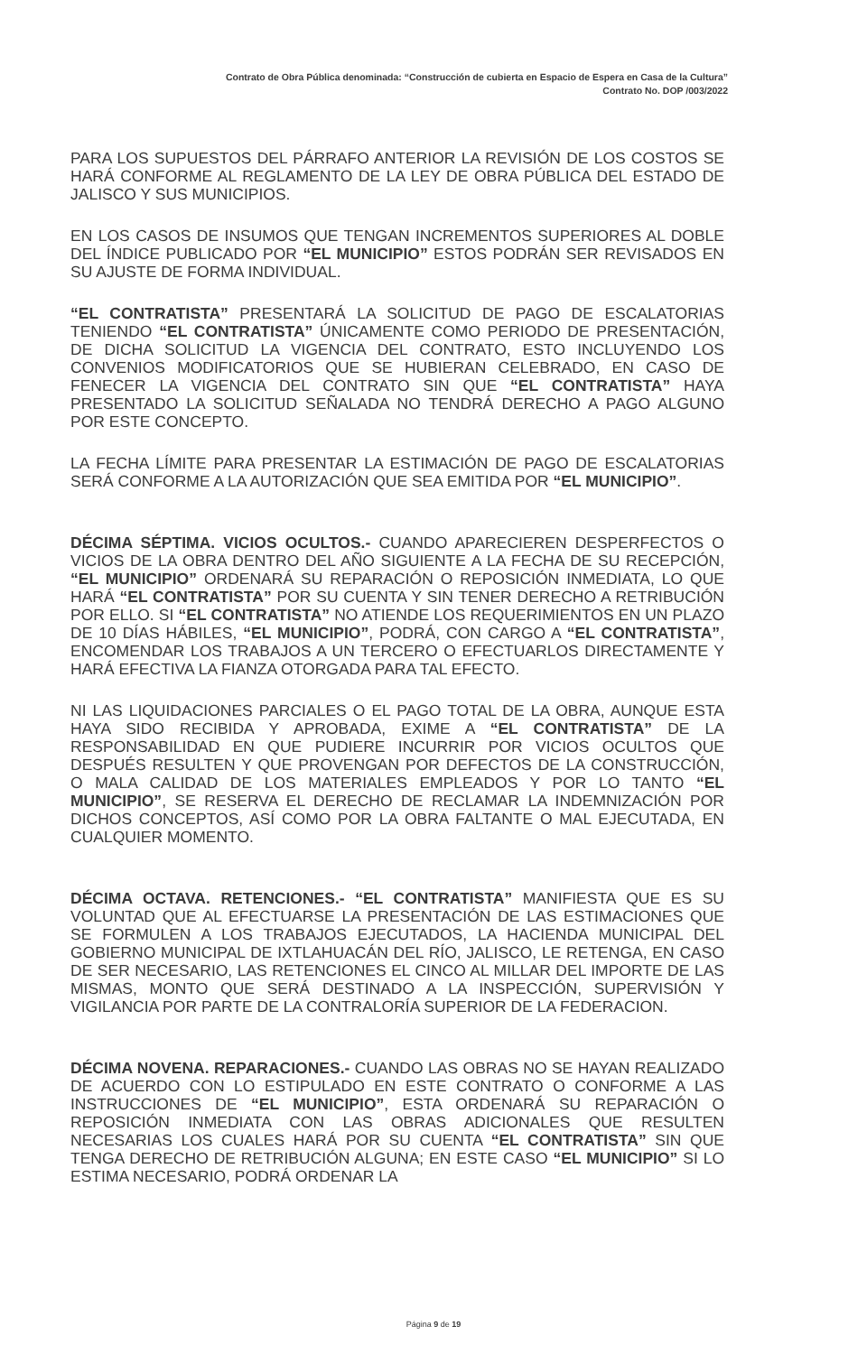Contrato de Obra Pública denominada: “Construcción de cubierta en Espacio de Espera en Casa de la Cultura”
Contrato No. DOP /003/2022
PARA LOS SUPUESTOS DEL PÁRRAFO ANTERIOR LA REVISIÓN DE LOS COSTOS SE HARÁ CONFORME AL REGLAMENTO DE LA LEY DE OBRA PÚBLICA DEL ESTADO DE JALISCO Y SUS MUNICIPIOS.
EN LOS CASOS DE INSUMOS QUE TENGAN INCREMENTOS SUPERIORES AL DOBLE DEL ÍNDICE PUBLICADO POR “EL MUNICIPIO” ESTOS PODRÁN SER REVISADOS EN SU AJUSTE DE FORMA INDIVIDUAL.
“EL CONTRATISTA” PRESENTARÁ LA SOLICITUD DE PAGO DE ESCALATORIAS TENIENDO “EL CONTRATISTA” ÚNICAMENTE COMO PERIODO DE PRESENTACIÓN, DE DICHA SOLICITUD LA VIGENCIA DEL CONTRATO, ESTO INCLUYENDO LOS CONVENIOS MODIFICATORIOS QUE SE HUBIERAN CELEBRADO, EN CASO DE FENECER LA VIGENCIA DEL CONTRATO SIN QUE “EL CONTRATISTA” HAYA PRESENTADO LA SOLICITUD SEÑALADA NO TENDRÁ DERECHO A PAGO ALGUNO POR ESTE CONCEPTO.
LA FECHA LÍMITE PARA PRESENTAR LA ESTIMACIÓN DE PAGO DE ESCALATORIAS SERÁ CONFORME A LA AUTORIZACIÓN QUE SEA EMITIDA POR “EL MUNICIPIO”.
DÉCIMA SÉPTIMA. VICIOS OCULTOS.- CUANDO APARECIEREN DESPERFECTOS O VICIOS DE LA OBRA DENTRO DEL AÑO SIGUIENTE A LA FECHA DE SU RECEPCIÓN, “EL MUNICIPIO” ORDENARÁ SU REPARACIÓN O REPOSICIÓN INMEDIATA, LO QUE HARÁ “EL CONTRATISTA” POR SU CUENTA Y SIN TENER DERECHO A RETRIBUCIÓN POR ELLO. SI “EL CONTRATISTA” NO ATIENDE LOS REQUERIMIENTOS EN UN PLAZO DE 10 DÍAS HÁBILES, “EL MUNICIPIO”, PODRÁ, CON CARGO A “EL CONTRATISTA”, ENCOMENDAR LOS TRABAJOS A UN TERCERO O EFECTUARLOS DIRECTAMENTE Y HARÁ EFECTIVA LA FIANZA OTORGADA PARA TAL EFECTO.
NI LAS LIQUIDACIONES PARCIALES O EL PAGO TOTAL DE LA OBRA, AUNQUE ESTA HAYA SIDO RECIBIDA Y APROBADA, EXIME A “EL CONTRATISTA” DE LA RESPONSABILIDAD EN QUE PUDIERE INCURRIR POR VICIOS OCULTOS QUE DESPUÉS RESULTEN Y QUE PROVENGAN POR DEFECTOS DE LA CONSTRUCCIÓN, O MALA CALIDAD DE LOS MATERIALES EMPLEADOS Y POR LO TANTO “EL MUNICIPIO”, SE RESERVA EL DERECHO DE RECLAMAR LA INDEMNIZACIÓN POR DICHOS CONCEPTOS, ASÍ COMO POR LA OBRA FALTANTE O MAL EJECUTADA, EN CUALQUIER MOMENTO.
DÉCIMA OCTAVA. RETENCIONES.- “EL CONTRATISTA” MANIFIESTA QUE ES SU VOLUNTAD QUE AL EFECTUARSE LA PRESENTACIÓN DE LAS ESTIMACIONES QUE SE FORMULEN A LOS TRABAJOS EJECUTADOS, LA HACIENDA MUNICIPAL DEL GOBIERNO MUNICIPAL DE IXTLAHUACÁN DEL RÍO, JALISCO, LE RETENGA, EN CASO DE SER NECESARIO, LAS RETENCIONES EL CINCO AL MILLAR DEL IMPORTE DE LAS MISMAS, MONTO QUE SERÁ DESTINADO A LA INSPECCIÓN, SUPERVISIÓN Y VIGILANCIA POR PARTE DE LA CONTRALORÍA SUPERIOR DE LA FEDERACION.
DÉCIMA NOVENA. REPARACIONES.- CUANDO LAS OBRAS NO SE HAYAN REALIZADO DE ACUERDO CON LO ESTIPULADO EN ESTE CONTRATO O CONFORME A LAS INSTRUCCIONES DE “EL MUNICIPIO”, ESTA ORDENARÁ SU REPARACIÓN O REPOSICIÓN INMEDIATA CON LAS OBRAS ADICIONALES QUE RESULTEN NECESARIAS LOS CUALES HARÁ POR SU CUENTA “EL CONTRATISTA” SIN QUE TENGA DERECHO DE RETRIBUCIÓN ALGUNA; EN ESTE CASO “EL MUNICIPIO” SI LO ESTIMA NECESARIO, PODRÁ ORDENAR LA
Página 9 de 19